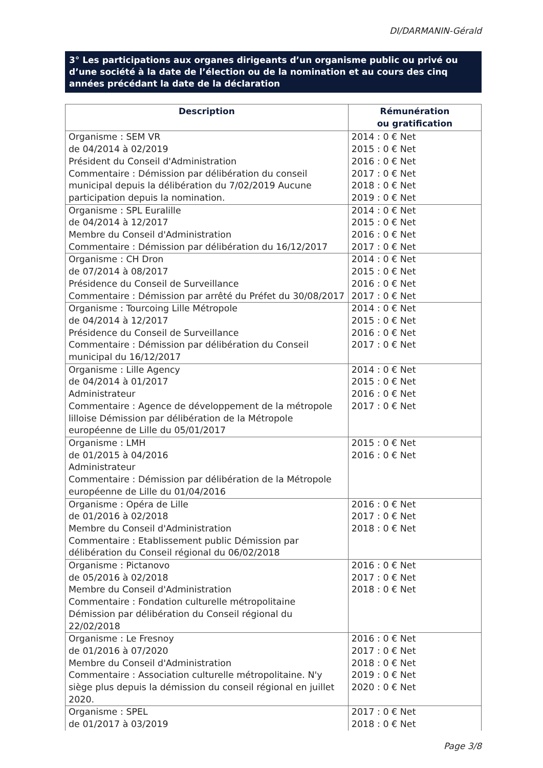DI/DARMANIN-Gérald
3° Les participations aux organes dirigeants d’un organisme public ou privé ou d’une société à la date de l’élection ou de la nomination et au cours des cinq années précédant la date de la déclaration
| Description | Rémunération ou gratification |
| --- | --- |
| Organisme : SEM VR de 04/2014 à 02/2019 Président du Conseil d'Administration Commentaire : Démission par délibération du conseil municipal depuis la délibération du 7/02/2019 Aucune participation depuis la nomination. | 2014 : 0 € Net 2015 : 0 € Net 2016 : 0 € Net 2017 : 0 € Net 2018 : 0 € Net 2019 : 0 € Net |
| Organisme : SPL Euralille de 04/2014 à 12/2017 Membre du Conseil d'Administration Commentaire : Démission par délibération du 16/12/2017 | 2014 : 0 € Net 2015 : 0 € Net 2016 : 0 € Net 2017 : 0 € Net |
| Organisme : CH Dron de 07/2014 à 08/2017 Présidence du Conseil de Surveillance Commentaire : Démission par arrêté du Préfet du 30/08/2017 | 2014 : 0 € Net 2015 : 0 € Net 2016 : 0 € Net 2017 : 0 € Net |
| Organisme : Tourcoing Lille Métropole de 04/2014 à 12/2017 Présidence du Conseil de Surveillance Commentaire : Démission par délibération du Conseil municipal du 16/12/2017 | 2014 : 0 € Net 2015 : 0 € Net 2016 : 0 € Net 2017 : 0 € Net |
| Organisme : Lille Agency de 04/2014 à 01/2017 Administrateur Commentaire : Agence de développement de la métropole lilloise Démission par délibération de la Métropole européenne de Lille du 05/01/2017 | 2014 : 0 € Net 2015 : 0 € Net 2016 : 0 € Net 2017 : 0 € Net |
| Organisme : LMH de 01/2015 à 04/2016 Administrateur Commentaire : Démission par délibération de la Métropole européenne de Lille du 01/04/2016 | 2015 : 0 € Net 2016 : 0 € Net |
| Organisme : Opéra de Lille de 01/2016 à 02/2018 Membre du Conseil d'Administration Commentaire : Etablissement public Démission par délibération du Conseil régional du 06/02/2018 | 2016 : 0 € Net 2017 : 0 € Net 2018 : 0 € Net |
| Organisme : Pictanovo de 05/2016 à 02/2018 Membre du Conseil d'Administration Commentaire : Fondation culturelle métropolitaine Démission par délibération du Conseil régional du 22/02/2018 | 2016 : 0 € Net 2017 : 0 € Net 2018 : 0 € Net |
| Organisme : Le Fresnoy de 01/2016 à 07/2020 Membre du Conseil d'Administration Commentaire : Association culturelle métropolitaine. N'y siège plus depuis la démission du conseil régional en juillet 2020. | 2016 : 0 € Net 2017 : 0 € Net 2018 : 0 € Net 2019 : 0 € Net 2020 : 0 € Net |
| Organisme : SPEL de 01/2017 à 03/2019 | 2017 : 0 € Net 2018 : 0 € Net |
Page 3/8